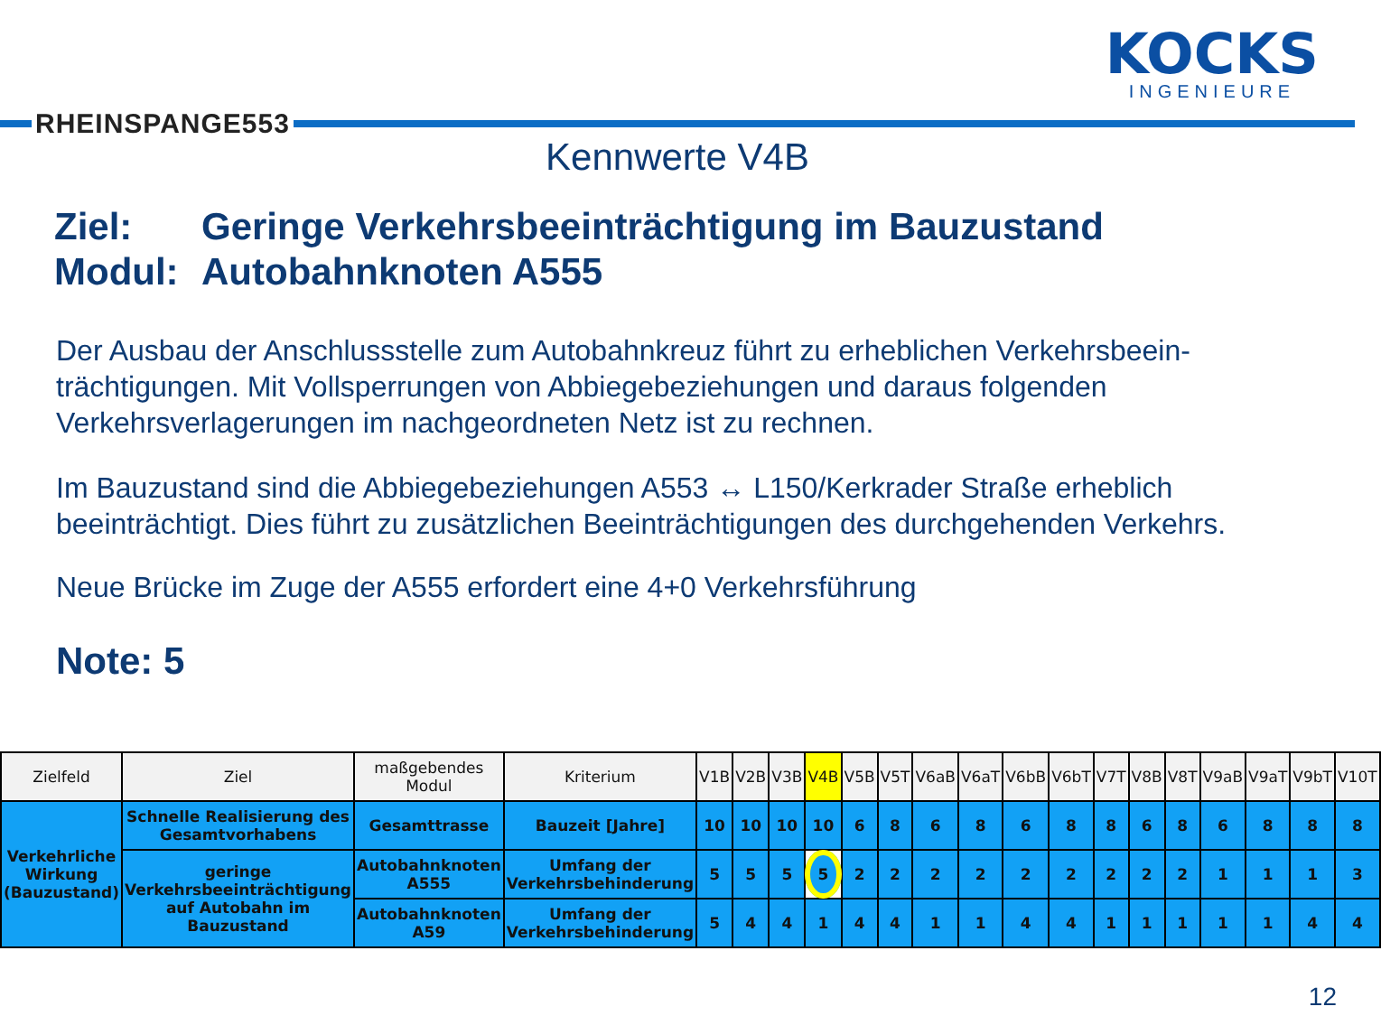RHEINSPANGE553
KOCKS
INGENIEURE
Kennwerte V4B
Ziel: Geringe Verkehrsbeeinträchtigung im Bauzustand
Modul: Autobahnknoten A555
Der Ausbau der Anschlussstelle zum Autobahnkreuz führt zu erheblichen Verkehrsbeein-trächtigungen. Mit Vollsperrungen von Abbiegebeziehungen und daraus folgenden Verkehrsverlagerungen im nachgeordneten Netz ist zu rechnen.
Im Bauzustand sind die Abbiegebeziehungen A553 ↔ L150/Kerkrader Straße erheblich beeinträchtigt. Dies führt zu zusätzlichen Beeinträchtigungen des durchgehenden Verkehrs.
Neue Brücke im Zuge der A555 erfordert eine 4+0 Verkehrsführung
Note: 5
| Zielfeld | Ziel | maßgebendes Modul | Kriterium | V1B | V2B | V3B | V4B | V5B | V5T | V6aB | V6aT | V6bB | V6bT | V7T | V8B | V8T | V9aB | V9aT | V9bT | V10T |
| --- | --- | --- | --- | --- | --- | --- | --- | --- | --- | --- | --- | --- | --- | --- | --- | --- | --- | --- | --- | --- |
| Verkehrliche Wirkung (Bauzustand) | Schnelle Realisierung des Gesamtvorhabens | Gesamttrasse | Bauzeit [Jahre] | 10 | 10 | 10 | 10 | 6 | 8 | 6 | 8 | 6 | 8 | 8 | 6 | 8 | 6 | 8 | 8 | 8 |
| | geringe Verkehrsbeeinträchtigung auf Autobahn im Bauzustand | Autobahnknoten A555 | Umfang der Verkehrsbehinderung | 5 | 5 | 5 | 5 | 2 | 2 | 2 | 2 | 2 | 2 | 2 | 2 | 2 | 1 | 1 | 1 | 3 |
| | | Autobahnknoten A59 | Umfang der Verkehrsbehinderung | 5 | 4 | 4 | 1 | 4 | 4 | 1 | 1 | 4 | 4 | 1 | 1 | 1 | 1 | 1 | 4 | 4 |
12